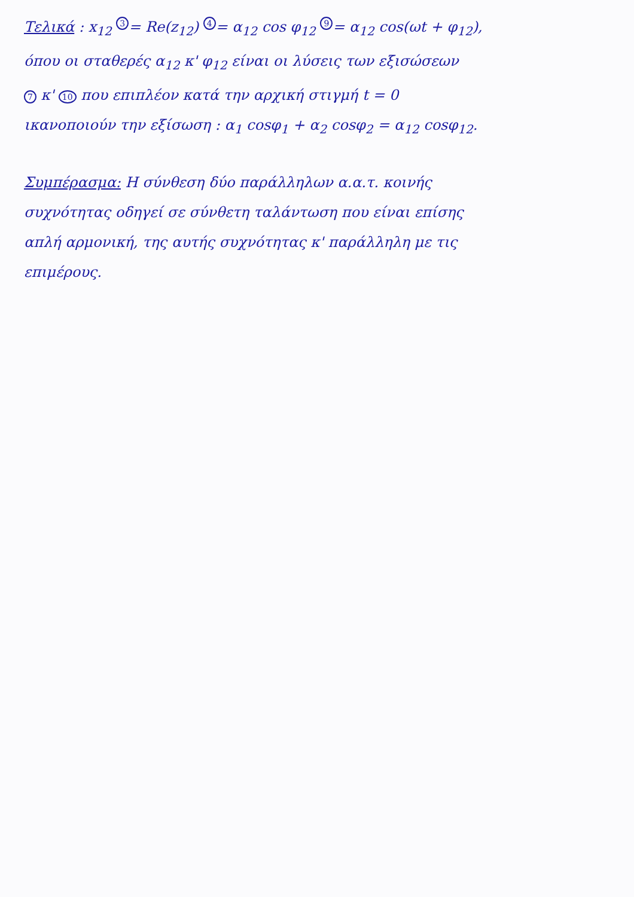Τελικά : x<sub>12</sub> <sup>3</sup>= Re(z<sub>12</sub>) <sup>4</sup>= α<sub>12</sub> cos φ<sub>12</sub> <sup>9</sup>= α<sub>12</sub> cos(ωt + φ<sub>12</sub>),
όπου οι σταθερές α<sub>12</sub> κ' φ<sub>12</sub> είναι οι λύσεις των εξισώσεων
7 κ' 10 που επιπλέον κατά την αρχική στιγμή t = 0
ικανοποιούν την εξίσωση : α<sub>1</sub> cosφ<sub>1</sub> + α<sub>2</sub> cosφ<sub>2</sub> = α<sub>12</sub> cosφ<sub>12</sub>.
Συμπέρασμα: Η σύνθεση δύο παράλληλων α.α.τ. κοινής
συχνότητας οδηγεί σε σύνθετη ταλάντωση που είναι επίσης
απλή αρμονική, της αυτής συχνότητας κ' παράλληλη με τις
επιμέρους.